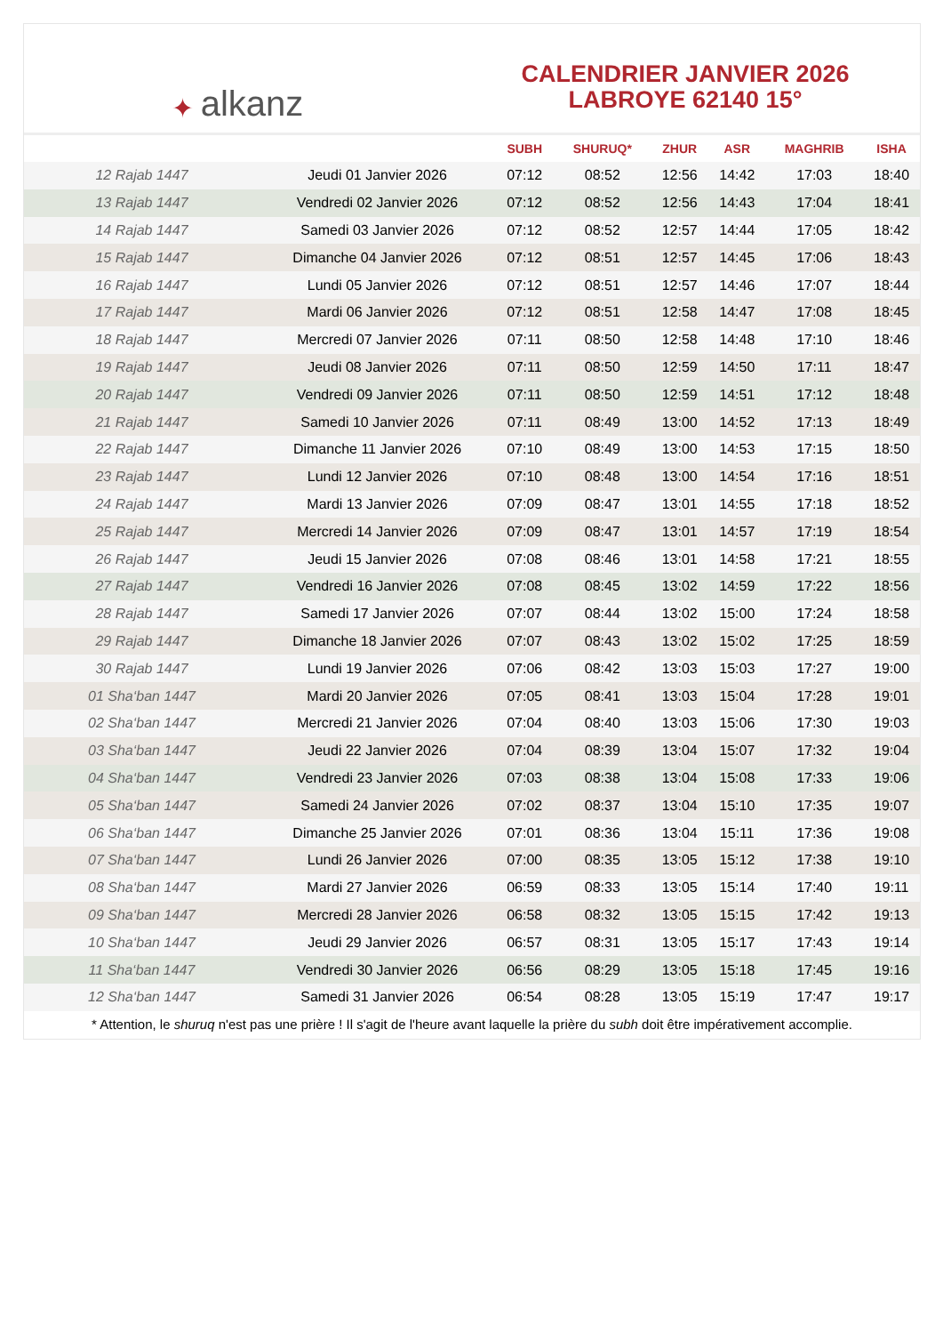✦ alkanz
CALENDRIER JANVIER 2026
LABROYE 62140 15°
| | | SUBH | SHURUQ* | ZHUR | ASR | MAGHRIB | ISHA |
| --- | --- | --- | --- | --- | --- | --- | --- |
| 12 Rajab 1447 | Jeudi 01 Janvier 2026 | 07:12 | 08:52 | 12:56 | 14:42 | 17:03 | 18:40 |
| 13 Rajab 1447 | Vendredi 02 Janvier 2026 | 07:12 | 08:52 | 12:56 | 14:43 | 17:04 | 18:41 |
| 14 Rajab 1447 | Samedi 03 Janvier 2026 | 07:12 | 08:52 | 12:57 | 14:44 | 17:05 | 18:42 |
| 15 Rajab 1447 | Dimanche 04 Janvier 2026 | 07:12 | 08:51 | 12:57 | 14:45 | 17:06 | 18:43 |
| 16 Rajab 1447 | Lundi 05 Janvier 2026 | 07:12 | 08:51 | 12:57 | 14:46 | 17:07 | 18:44 |
| 17 Rajab 1447 | Mardi 06 Janvier 2026 | 07:12 | 08:51 | 12:58 | 14:47 | 17:08 | 18:45 |
| 18 Rajab 1447 | Mercredi 07 Janvier 2026 | 07:11 | 08:50 | 12:58 | 14:48 | 17:10 | 18:46 |
| 19 Rajab 1447 | Jeudi 08 Janvier 2026 | 07:11 | 08:50 | 12:59 | 14:50 | 17:11 | 18:47 |
| 20 Rajab 1447 | Vendredi 09 Janvier 2026 | 07:11 | 08:50 | 12:59 | 14:51 | 17:12 | 18:48 |
| 21 Rajab 1447 | Samedi 10 Janvier 2026 | 07:11 | 08:49 | 13:00 | 14:52 | 17:13 | 18:49 |
| 22 Rajab 1447 | Dimanche 11 Janvier 2026 | 07:10 | 08:49 | 13:00 | 14:53 | 17:15 | 18:50 |
| 23 Rajab 1447 | Lundi 12 Janvier 2026 | 07:10 | 08:48 | 13:00 | 14:54 | 17:16 | 18:51 |
| 24 Rajab 1447 | Mardi 13 Janvier 2026 | 07:09 | 08:47 | 13:01 | 14:55 | 17:18 | 18:52 |
| 25 Rajab 1447 | Mercredi 14 Janvier 2026 | 07:09 | 08:47 | 13:01 | 14:57 | 17:19 | 18:54 |
| 26 Rajab 1447 | Jeudi 15 Janvier 2026 | 07:08 | 08:46 | 13:01 | 14:58 | 17:21 | 18:55 |
| 27 Rajab 1447 | Vendredi 16 Janvier 2026 | 07:08 | 08:45 | 13:02 | 14:59 | 17:22 | 18:56 |
| 28 Rajab 1447 | Samedi 17 Janvier 2026 | 07:07 | 08:44 | 13:02 | 15:00 | 17:24 | 18:58 |
| 29 Rajab 1447 | Dimanche 18 Janvier 2026 | 07:07 | 08:43 | 13:02 | 15:02 | 17:25 | 18:59 |
| 30 Rajab 1447 | Lundi 19 Janvier 2026 | 07:06 | 08:42 | 13:03 | 15:03 | 17:27 | 19:00 |
| 01 Sha‘ban 1447 | Mardi 20 Janvier 2026 | 07:05 | 08:41 | 13:03 | 15:04 | 17:28 | 19:01 |
| 02 Sha‘ban 1447 | Mercredi 21 Janvier 2026 | 07:04 | 08:40 | 13:03 | 15:06 | 17:30 | 19:03 |
| 03 Sha‘ban 1447 | Jeudi 22 Janvier 2026 | 07:04 | 08:39 | 13:04 | 15:07 | 17:32 | 19:04 |
| 04 Sha‘ban 1447 | Vendredi 23 Janvier 2026 | 07:03 | 08:38 | 13:04 | 15:08 | 17:33 | 19:06 |
| 05 Sha‘ban 1447 | Samedi 24 Janvier 2026 | 07:02 | 08:37 | 13:04 | 15:10 | 17:35 | 19:07 |
| 06 Sha‘ban 1447 | Dimanche 25 Janvier 2026 | 07:01 | 08:36 | 13:04 | 15:11 | 17:36 | 19:08 |
| 07 Sha‘ban 1447 | Lundi 26 Janvier 2026 | 07:00 | 08:35 | 13:05 | 15:12 | 17:38 | 19:10 |
| 08 Sha‘ban 1447 | Mardi 27 Janvier 2026 | 06:59 | 08:33 | 13:05 | 15:14 | 17:40 | 19:11 |
| 09 Sha‘ban 1447 | Mercredi 28 Janvier 2026 | 06:58 | 08:32 | 13:05 | 15:15 | 17:42 | 19:13 |
| 10 Sha‘ban 1447 | Jeudi 29 Janvier 2026 | 06:57 | 08:31 | 13:05 | 15:17 | 17:43 | 19:14 |
| 11 Sha‘ban 1447 | Vendredi 30 Janvier 2026 | 06:56 | 08:29 | 13:05 | 15:18 | 17:45 | 19:16 |
| 12 Sha‘ban 1447 | Samedi 31 Janvier 2026 | 06:54 | 08:28 | 13:05 | 15:19 | 17:47 | 19:17 |
* Attention, le shuruq n'est pas une prière ! Il s'agit de l'heure avant laquelle la prière du subh doit être impérativement accomplie.